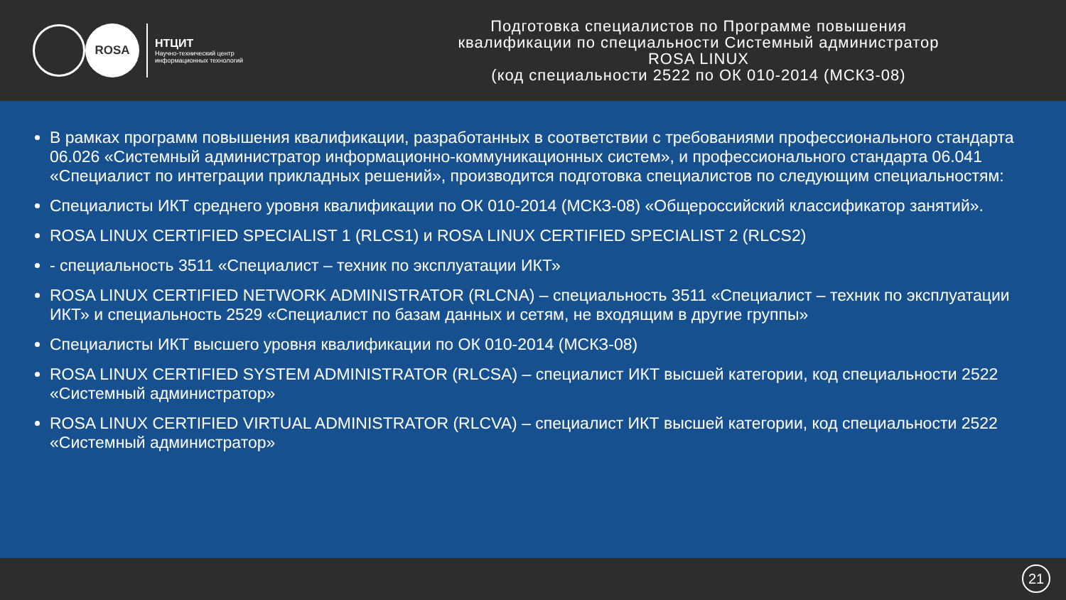ROSA
НТЦИТ
Научно-технический центр
информационных технологий
Подготовка специалистов по Программе повышения
квалификации по специальности Системный администратор
ROSA LINUX
(код специальности 2522 по ОК 010-2014 (МСКЗ-08)
В рамках программ повышения квалификации, разработанных в соответствии с требованиями профессионального стандарта 06.026 «Системный администратор информационно-коммуникационных систем», и профессионального стандарта 06.041 «Специалист по интеграции прикладных решений», производится подготовка специалистов по следующим специальностям:
Специалисты ИКТ среднего уровня квалификации по ОК 010-2014 (МСКЗ-08) «Общероссийский классификатор занятий».
ROSA LINUX CERTIFIED SPECIALIST 1 (RLCS1) и ROSA LINUX CERTIFIED SPECIALIST 2 (RLCS2)
- специальность 3511 «Специалист – техник по эксплуатации ИКТ»
ROSA LINUX CERTIFIED NETWORK ADMINISTRATOR (RLCNA) – специальность 3511 «Специалист – техник по эксплуатации ИКТ» и специальность 2529 «Специалист по базам данных и сетям, не входящим в другие группы»
Специалисты ИКТ высшего уровня квалификации по ОК 010-2014 (МСКЗ-08)
ROSA LINUX CERTIFIED SYSTEM ADMINISTRATOR (RLCSA) – специалист ИКТ высшей категории, код специальности 2522 «Системный администратор»
ROSA LINUX CERTIFIED VIRTUAL ADMINISTRATOR (RLCVA) – специалист ИКТ высшей категории, код специальности 2522 «Системный администратор»
21